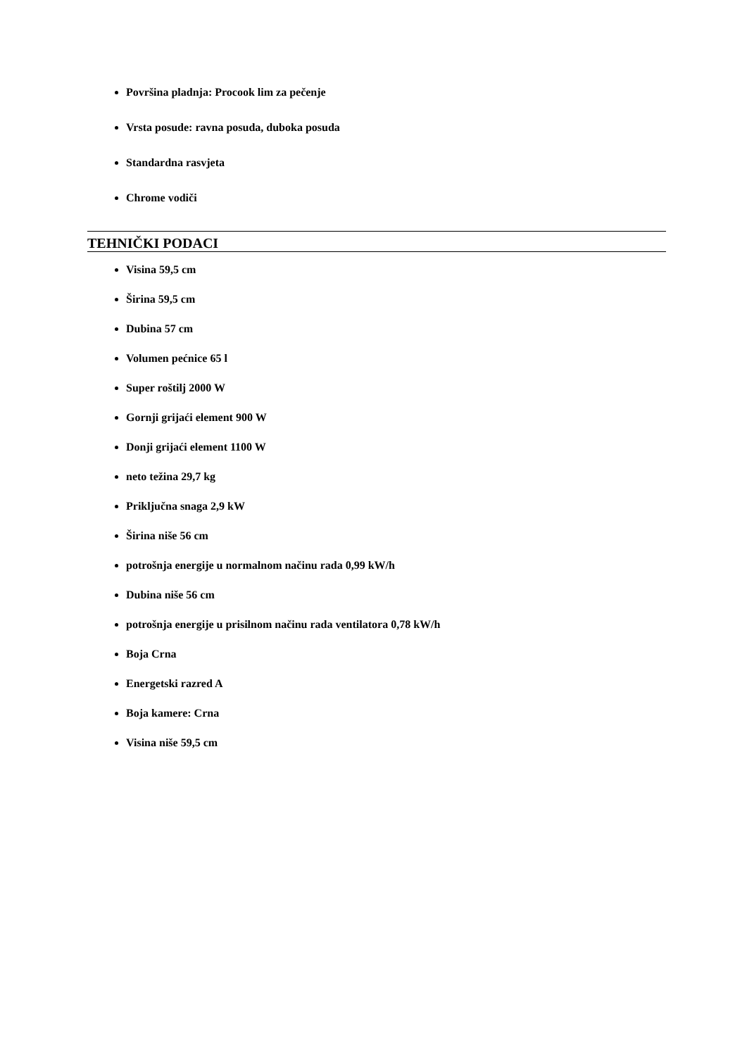Površina pladnja: Procook lim za pečenje
Vrsta posude: ravna posuda, duboka posuda
Standardna rasvjeta
Chrome vodiči
TEHNIČKI PODACI
Visina 59,5 cm
Širina 59,5 cm
Dubina 57 cm
Volumen pećnice 65 l
Super roštilj 2000 W
Gornji grijaći element 900 W
Donji grijaći element 1100 W
neto težina 29,7 kg
Priključna snaga 2,9 kW
Širina niše 56 cm
potrošnja energije u normalnom načinu rada 0,99 kW/h
Dubina niše 56 cm
potrošnja energije u prisilnom načinu rada ventilatora 0,78 kW/h
Boja Crna
Energetski razred A
Boja kamere: Crna
Visina niše 59,5 cm